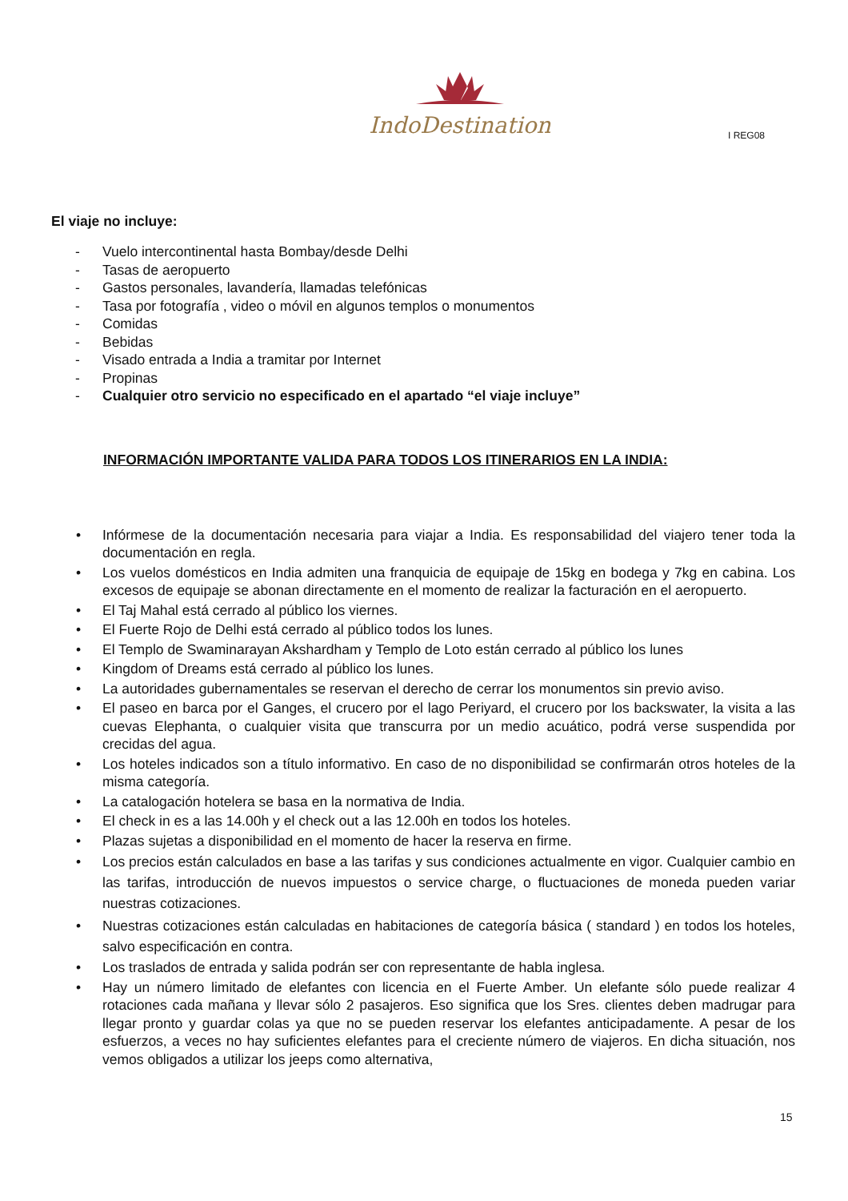IndoDestination
I REG08
El viaje no incluye:
- Vuelo intercontinental hasta Bombay/desde Delhi
- Tasas de aeropuerto
- Gastos personales, lavandería, llamadas telefónicas
- Tasa por fotografía , video o móvil en algunos templos o monumentos
- Comidas
- Bebidas
- Visado entrada a India a tramitar por Internet
- Propinas
- Cualquier otro servicio no especificado en el apartado “el viaje incluye”
INFORMACIÓN IMPORTANTE VALIDA PARA TODOS LOS ITINERARIOS EN LA INDIA:
• Infórmese de la documentación necesaria para viajar a India. Es responsabilidad del viajero tener toda la documentación en regla.
• Los vuelos domésticos en India admiten una franquicia de equipaje de 15kg en bodega y 7kg en cabina. Los excesos de equipaje se abonan directamente en el momento de realizar la facturación en el aeropuerto.
• El Taj Mahal está cerrado al público los viernes.
• El Fuerte Rojo de Delhi está cerrado al público todos los lunes.
• El Templo de Swaminarayan Akshardham y Templo de Loto están cerrado al público los lunes
• Kingdom of Dreams está cerrado al público los lunes.
• La autoridades gubernamentales se reservan el derecho de cerrar los monumentos sin previo aviso.
• El paseo en barca por el Ganges, el crucero por el lago Periyard, el crucero por los backswater, la visita a las cuevas Elephanta, o cualquier visita que transcurra por un medio acuático, podrá verse suspendida por crecidas del agua.
• Los hoteles indicados son a título informativo. En caso de no disponibilidad se confirmarán otros hoteles de la misma categoría.
• La catalogación hotelera se basa en la normativa de India.
• El check in es a las 14.00h y el check out a las 12.00h en todos los hoteles.
• Plazas sujetas a disponibilidad en el momento de hacer la reserva en firme.
• Los precios están calculados en base a las tarifas y sus condiciones actualmente en vigor. Cualquier cambio en las tarifas, introducción de nuevos impuestos o service charge, o fluctuaciones de moneda pueden variar nuestras cotizaciones.
• Nuestras cotizaciones están calculadas en habitaciones de categoría básica ( standard ) en todos los hoteles, salvo especificación en contra.
• Los traslados de entrada y salida podrán ser con representante de habla inglesa.
• Hay un número limitado de elefantes con licencia en el Fuerte Amber. Un elefante sólo puede realizar 4 rotaciones cada mañana y llevar sólo 2 pasajeros. Eso significa que los Sres. clientes deben madrugar para llegar pronto y guardar colas ya que no se pueden reservar los elefantes anticipadamente. A pesar de los esfuerzos, a veces no hay suficientes elefantes para el creciente número de viajeros. En dicha situación, nos vemos obligados a utilizar los jeeps como alternativa,
15